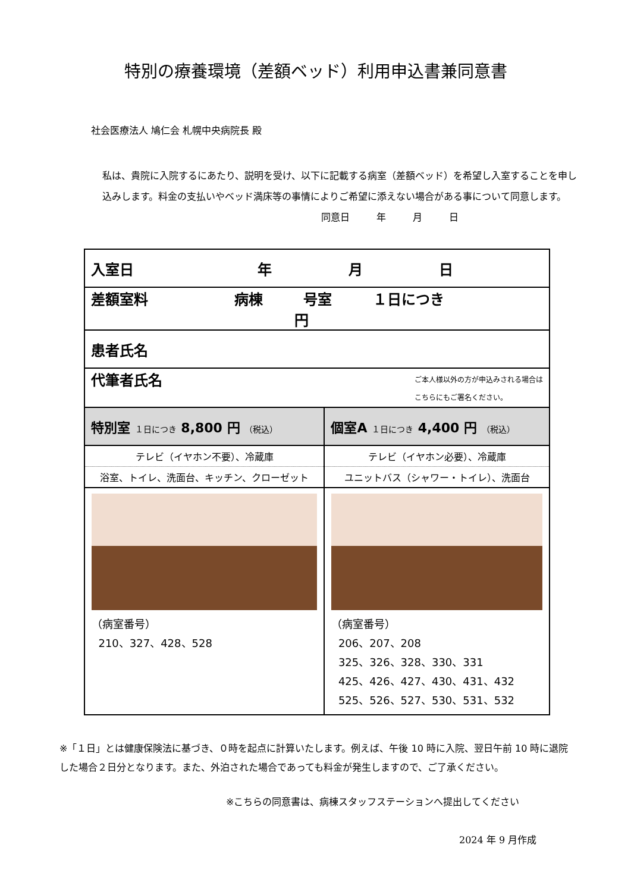特別の療養環境（差額ベッド）利用申込書兼同意書
社会医療法人 鳩仁会 札幌中央病院長 殿
私は、貴院に入院するにあたり、説明を受け、以下に記載する病室（差額ベッド）を希望し入室することを申し込みします。料金の支払いやベッド満床等の事情によりご希望に添えない場合がある事について同意します。
同意日 年 月 日
| 入室日 年 月 日 | |
| 差額室料 病棟 号室 １日につき 円 | |
| 患者氏名 | |
| 代筆者氏名 ご本人様以外の方が申込みされる場合は こちらにもご署名ください。 | |
| 特別室 １日につき 8,800 円 （税込） | 個室A １日につき 4,400 円 （税込） |
| テレビ（イヤホン不要）、冷蔵庫 | テレビ（イヤホン必要）、冷蔵庫 |
| 浴室、トイレ、洗面台、キッチン、クローゼット | ユニットバス（シャワー・トイレ）、洗面台 |
| （病室番号） 210、327、428、528 | （病室番号） 206、207、208 325、326、328、330、331 425、426、427、430、431、432 525、526、527、530、531、532 |
※「１日」とは健康保険法に基づき、０時を起点に計算いたします。例えば、午後 10 時に入院、翌日午前 10 時に退院した場合２日分となります。また、外泊された場合であっても料金が発生しますので、ご了承ください。
※こちらの同意書は、病棟スタッフステーションへ提出してください
2024 年 9 月作成